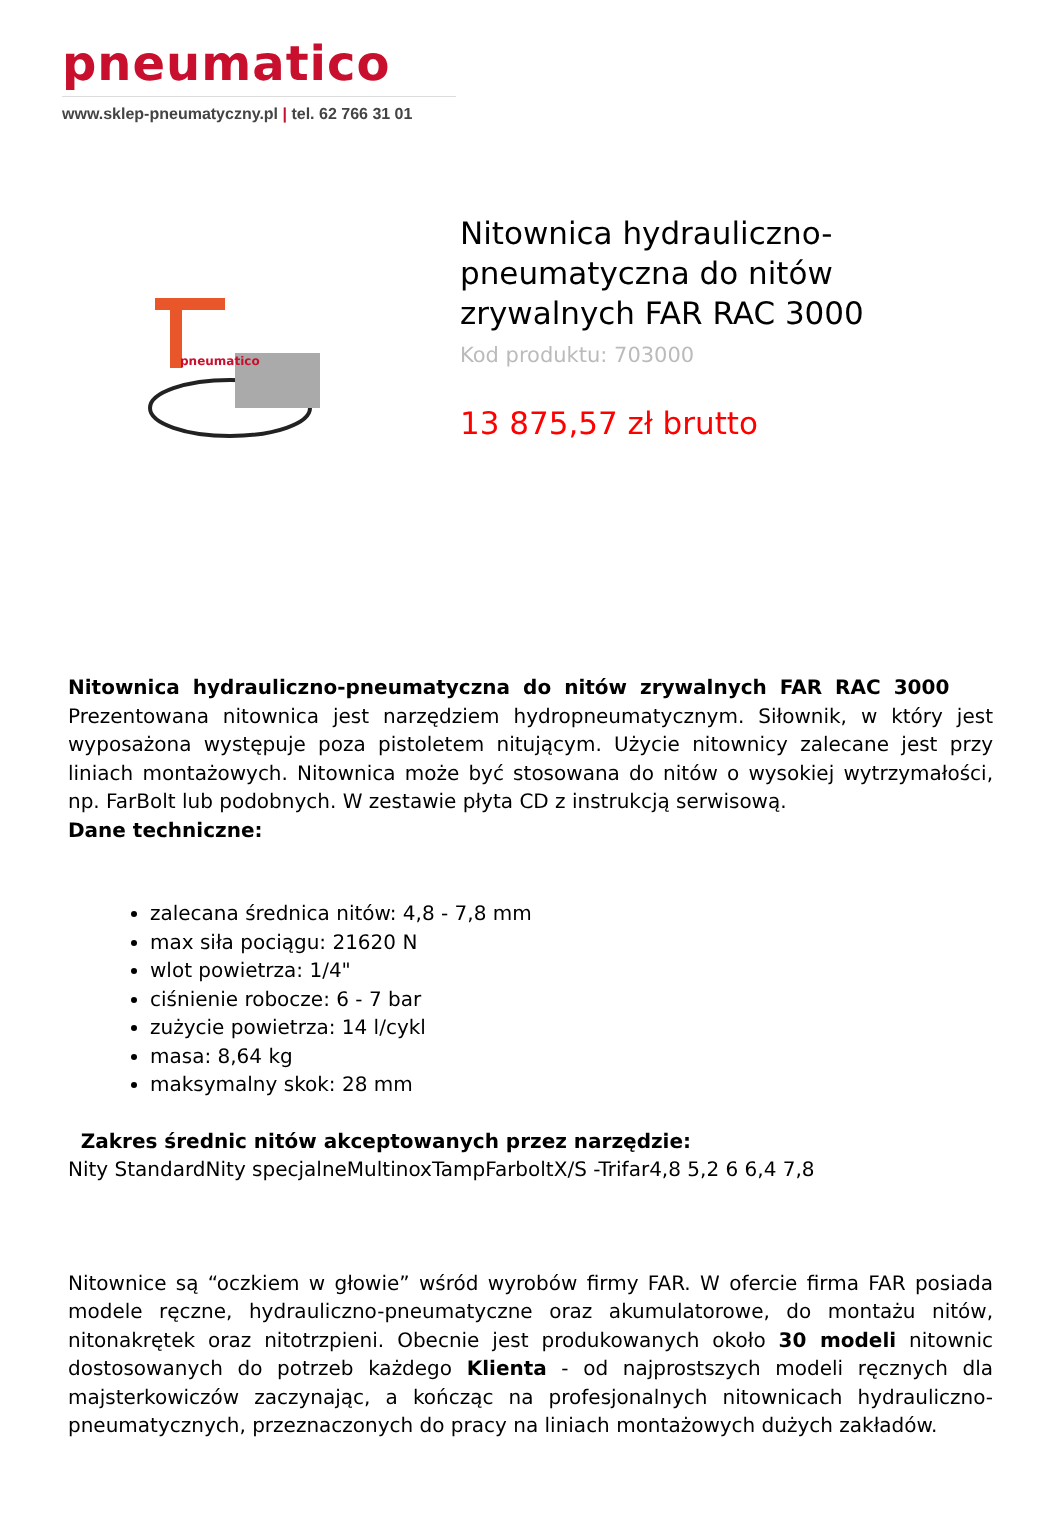pneumatico
www.sklep-pneumatyczny.pl | tel. 62 766 31 01
pneumatico
Nitownica hydrauliczno-pneumatyczna do nitów zrywalnych FAR RAC 3000
Kod produktu: 703000
13 875,57 zł brutto
Nitownica hydrauliczno-pneumatyczna do nitów zrywalnych FAR RAC 3000 Prezentowana nitownica jest narzędziem hydropneumatycznym. Siłownik, w który jest wyposażona występuje poza pistoletem nitującym. Użycie nitownicy zalecane jest przy liniach montażowych. Nitownica może być stosowana do nitów o wysokiej wytrzymałości, np. FarBolt lub podobnych. W zestawie płyta CD z instrukcją serwisową.
Dane techniczne:
zalecana średnica nitów: 4,8 - 7,8 mm
max siła pociągu: 21620 N
wlot powietrza: 1/4"
ciśnienie robocze: 6 - 7 bar
zużycie powietrza: 14 l/cykl
masa: 8,64 kg
maksymalny skok: 28 mm
Zakres średnic nitów akceptowanych przez narzędzie:
Nity StandardNity specjalneMultinoxTampFarboltX/S -Trifar4,8 5,2 6 6,4 7,8
Nitownice są “oczkiem w głowie” wśród wyrobów firmy FAR. W ofercie firma FAR posiada modele ręczne, hydrauliczno-pneumatyczne oraz akumulatorowe, do montażu nitów, nitonakrętek oraz nitotrzpieni. Obecnie jest produkowanych około 30 modeli nitownic dostosowanych do potrzeb każdego Klienta - od najprostszych modeli ręcznych dla majsterkowiczów zaczynając, a kończąc na profesjonalnych nitownicach hydrauliczno- pneumatycznych, przeznaczonych do pracy na liniach montażowych dużych zakładów.